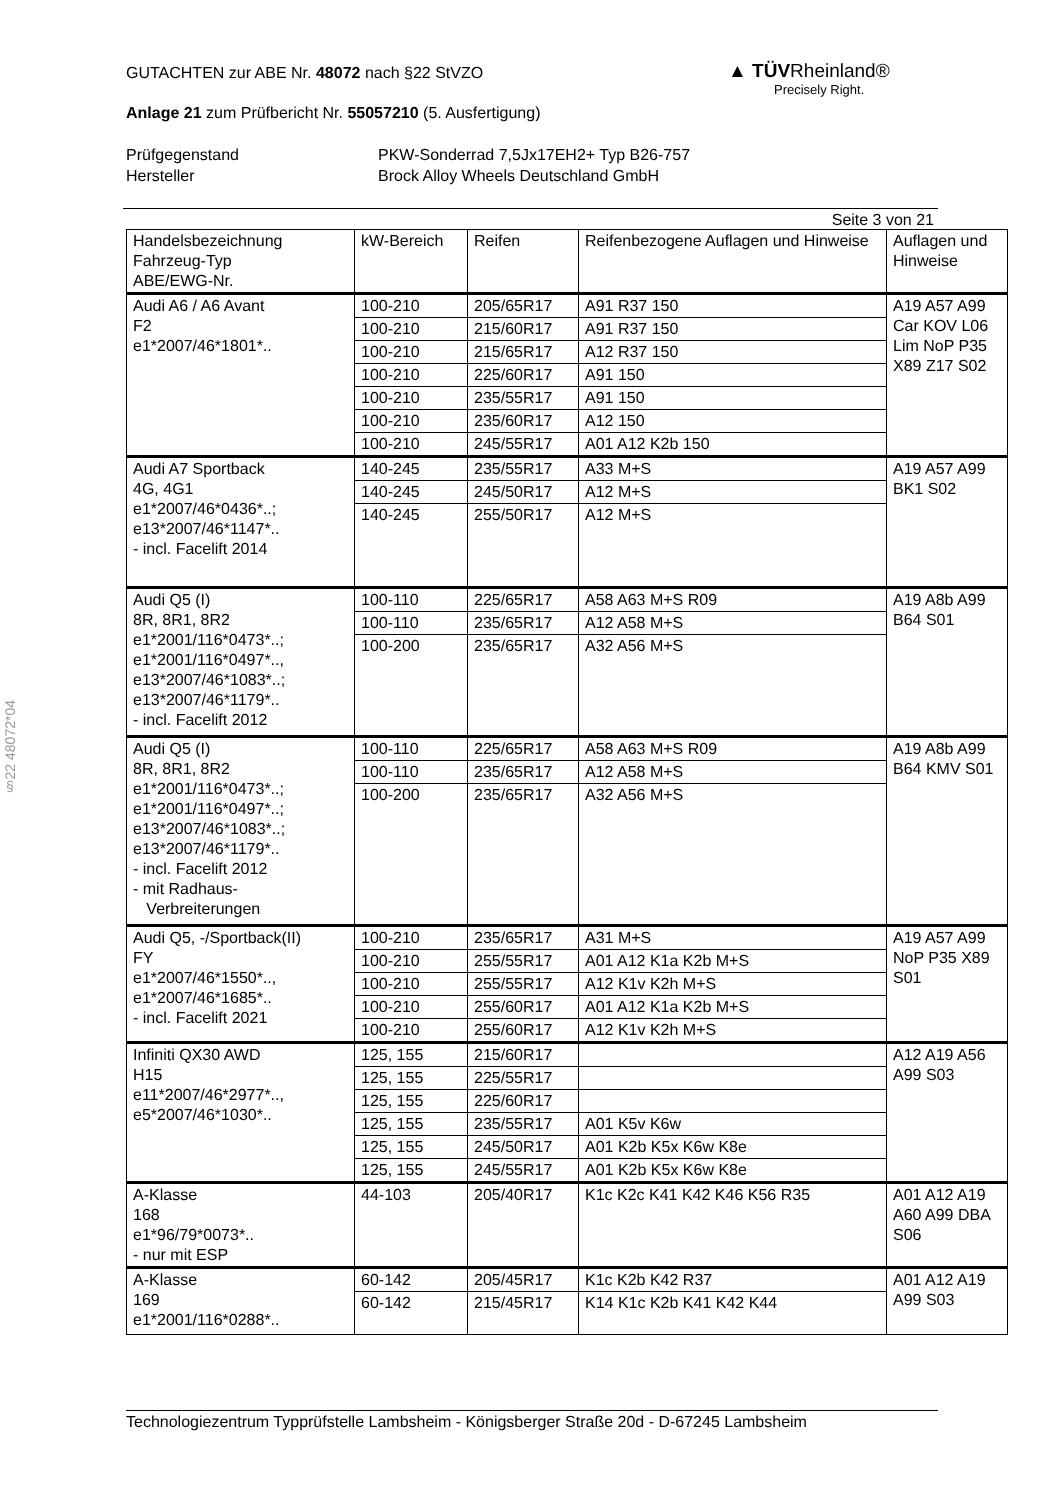▲ TÜVRheinland®
Precisely Right.
GUTACHTEN zur ABE Nr. 48072 nach §22 StVZO
Anlage 21 zum Prüfbericht Nr. 55057210 (5. Ausfertigung)
Prüfgegenstand
PKW-Sonderrad 7,5Jx17EH2+ Typ B26-757
Hersteller
Brock Alloy Wheels Deutschland GmbH
Seite 3 von 21
| Handelsbezeichnung Fahrzeug-Typ ABE/EWG-Nr. | kW-Bereich | Reifen | Reifenbezogene Auflagen und Hinweise | Auflagen und Hinweise |
| --- | --- | --- | --- | --- |
| Audi A6 / A6 Avant F2 e1*2007/46*1801*.. | 100-210 | 205/65R17 | A91 R37 150 | A19 A57 A99 Car KOV L06 Lim NoP P35 X89 Z17 S02 |
| | 100-210 | 215/60R17 | A91 R37 150 | |
| | 100-210 | 215/65R17 | A12 R37 150 | |
| | 100-210 | 225/60R17 | A91 150 | |
| | 100-210 | 235/55R17 | A91 150 | |
| | 100-210 | 235/60R17 | A12 150 | |
| | 100-210 | 245/55R17 | A01 A12 K2b 150 | |
| Audi A7 Sportback 4G, 4G1 e1*2007/46*0436*..; e13*2007/46*1147*.. - incl. Facelift 2014 | 140-245 | 235/55R17 | A33 M+S | A19 A57 A99 BK1 S02 |
| | 140-245 | 245/50R17 | A12 M+S | |
| | 140-245 | 255/50R17 | A12 M+S | |
| Audi Q5 (I) 8R, 8R1, 8R2 e1*2001/116*0473*..; e1*2001/116*0497*.., e13*2007/46*1083*..; e13*2007/46*1179*.. - incl. Facelift 2012 | 100-110 | 225/65R17 | A58 A63 M+S R09 | A19 A8b A99 B64 S01 |
| | 100-110 | 235/65R17 | A12 A58 M+S | |
| | 100-200 | 235/65R17 | A32 A56 M+S | |
| Audi Q5 (I) 8R, 8R1, 8R2 e1*2001/116*0473*..; e1*2001/116*0497*..; e13*2007/46*1083*..; e13*2007/46*1179*.. - incl. Facelift 2012 - mit Radhaus- Verbreiterungen | 100-110 | 225/65R17 | A58 A63 M+S R09 | A19 A8b A99 B64 KMV S01 |
| | 100-110 | 235/65R17 | A12 A58 M+S | |
| | 100-200 | 235/65R17 | A32 A56 M+S | |
| Audi Q5, -/Sportback(II) FY e1*2007/46*1550*.., e1*2007/46*1685*.. - incl. Facelift 2021 | 100-210 | 235/65R17 | A31 M+S | A19 A57 A99 NoP P35 X89 S01 |
| | 100-210 | 255/55R17 | A01 A12 K1a K2b M+S | |
| | 100-210 | 255/55R17 | A12 K1v K2h M+S | |
| | 100-210 | 255/60R17 | A01 A12 K1a K2b M+S | |
| | 100-210 | 255/60R17 | A12 K1v K2h M+S | |
| Infiniti QX30 AWD H15 e11*2007/46*2977*.., e5*2007/46*1030*.. | 125, 155 | 215/60R17 | | A12 A19 A56 A99 S03 |
| | 125, 155 | 225/55R17 | | |
| | 125, 155 | 225/60R17 | | |
| | 125, 155 | 235/55R17 | A01 K5v K6w | |
| | 125, 155 | 245/50R17 | A01 K2b K5x K6w K8e | |
| | 125, 155 | 245/55R17 | A01 K2b K5x K6w K8e | |
| A-Klasse 168 e1*96/79*0073*.. - nur mit ESP | 44-103 | 205/40R17 | K1c K2c K41 K42 K46 K56 R35 | A01 A12 A19 A60 A99 DBA S06 |
| A-Klasse 169 e1*2001/116*0288*.. | 60-142 | 205/45R17 | K1c K2b K42 R37 | A01 A12 A19 A99 S03 |
| | 60-142 | 215/45R17 | K14 K1c K2b K41 K42 K44 | |
§22 48072*04
Technologiezentrum Typprüfstelle Lambsheim - Königsberger Straße 20d - D-67245 Lambsheim